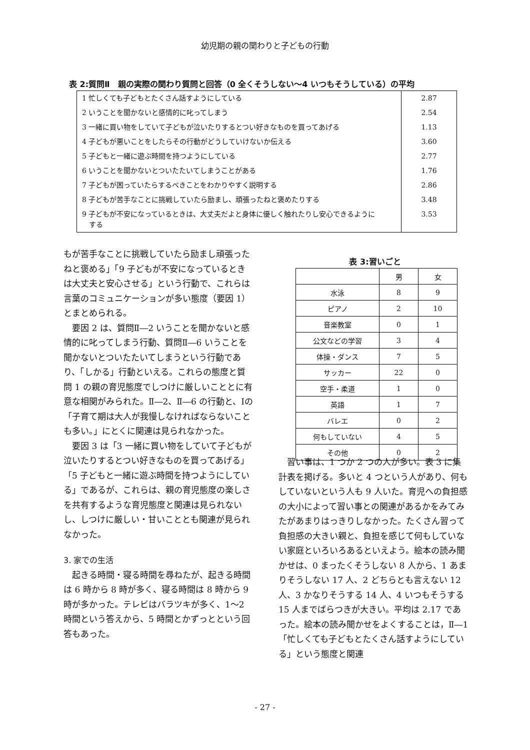幼児期の親の関わりと子どもの行動
表 2:質問Ⅱ　親の実際の関わり質問と回答（0 全くそうしない〜4 いつもそうしている）の平均
| 1 忙しくても子どもとたくさん話すようにしている | 2.87 |
| 2 いうことを聞かないと感情的に叱ってしまう | 2.54 |
| 3 一緒に買い物をしていて子どもが泣いたりするとつい好きなものを買ってあげる | 1.13 |
| 4 子どもが悪いことをしたらその行動がどうしていけないか伝える | 3.60 |
| 5 子どもと一緒に遊ぶ時間を持つようにしている | 2.77 |
| 6 いうことを聞かないとついたたいてしまうことがある | 1.76 |
| 7 子どもが困っていたらするべきことをわかりやすく説明する | 2.86 |
| 8 子どもが苦手なことに挑戦していたら励まし、頑張ったねと褒めたりする | 3.48 |
| 9 子どもが不安になっているときは、大丈夫だよと身体に優しく触れたりし安心できるように する | 3.53 |
もが苦手なことに挑戦していたら励まし頑張ったねと褒める」「9 子どもが不安になっているときは大丈夫と安心させる」という行動で、これらは言葉のコミュニケーションが多い態度（要因 1）とまとめられる。
要因 2 は、質問Ⅱ―2 いうことを聞かないと感情的に叱ってしまう行動、質問Ⅱ―6 いうことを聞かないとついたたいてしまうという行動であり、「しかる」行動といえる。これらの態度と質問 1 の親の育児態度でしつけに厳しいこととに有意な相関がみられた。Ⅱ―2、Ⅱ―6 の行動と、Ⅰの「子育て期は大人が我慢しなければならないことも多い。」にとくに関連は見られなかった。
要因 3 は「3 一緒に買い物をしていて子どもが泣いたりするとつい好きなものを買ってあげる」「5 子どもと一緒に遊ぶ時間を持つようにしている」であるが、これらは、親の育児態度の楽しさを共有するような育児態度と関連は見られないし、しつけに厳しい・甘いこととも関連が見られなかった。
3. 家での生活
起きる時間・寝る時間を尋ねたが、起きる時間は 6 時から 8 時が多く、寝る時間は 8 時から 9 時が多かった。テレビはバラツキが多く、1〜2 時間という答えから、5 時間とかずっとという回答もあった。
表 3:習いごと
| | 男 | 女 |
| --- | --- | --- |
| 水泳 | 8 | 9 |
| ピアノ | 2 | 10 |
| 音楽教室 | 0 | 1 |
| 公文などの学習 | 3 | 4 |
| 体操・ダンス | 7 | 5 |
| サッカー | 22 | 0 |
| 空手・柔道 | 1 | 0 |
| 英語 | 1 | 7 |
| バレエ | 0 | 2 |
| 何もしていない | 4 | 5 |
| その他 | 0 | 2 |
習い事は、1 つか 2 つの人が多い。表 3 に集計表を掲げる。多いと 4 つという人があり、何もしていないという人も 9 人いた。育児への負担感の大小によって習い事との関連があるかをみてみたがあまりはっきりしなかった。たくさん習って負担感の大きい親と、負担を感じて何もしていない家庭といろいろあるといえよう。絵本の読み聞かせは、0 まったくそうしない 8 人から、1 あまりそうしない 17 人、2 どちらとも言えない 12 人、3 かなりそうする 14 人、4 いつもそうする 15 人までばらつきが大きい。平均は 2.17 であった。絵本の読み聞かせをよくすることは，Ⅱ―1「忙しくても子どもとたくさん話すようにしている」という態度と関連
- 27 -